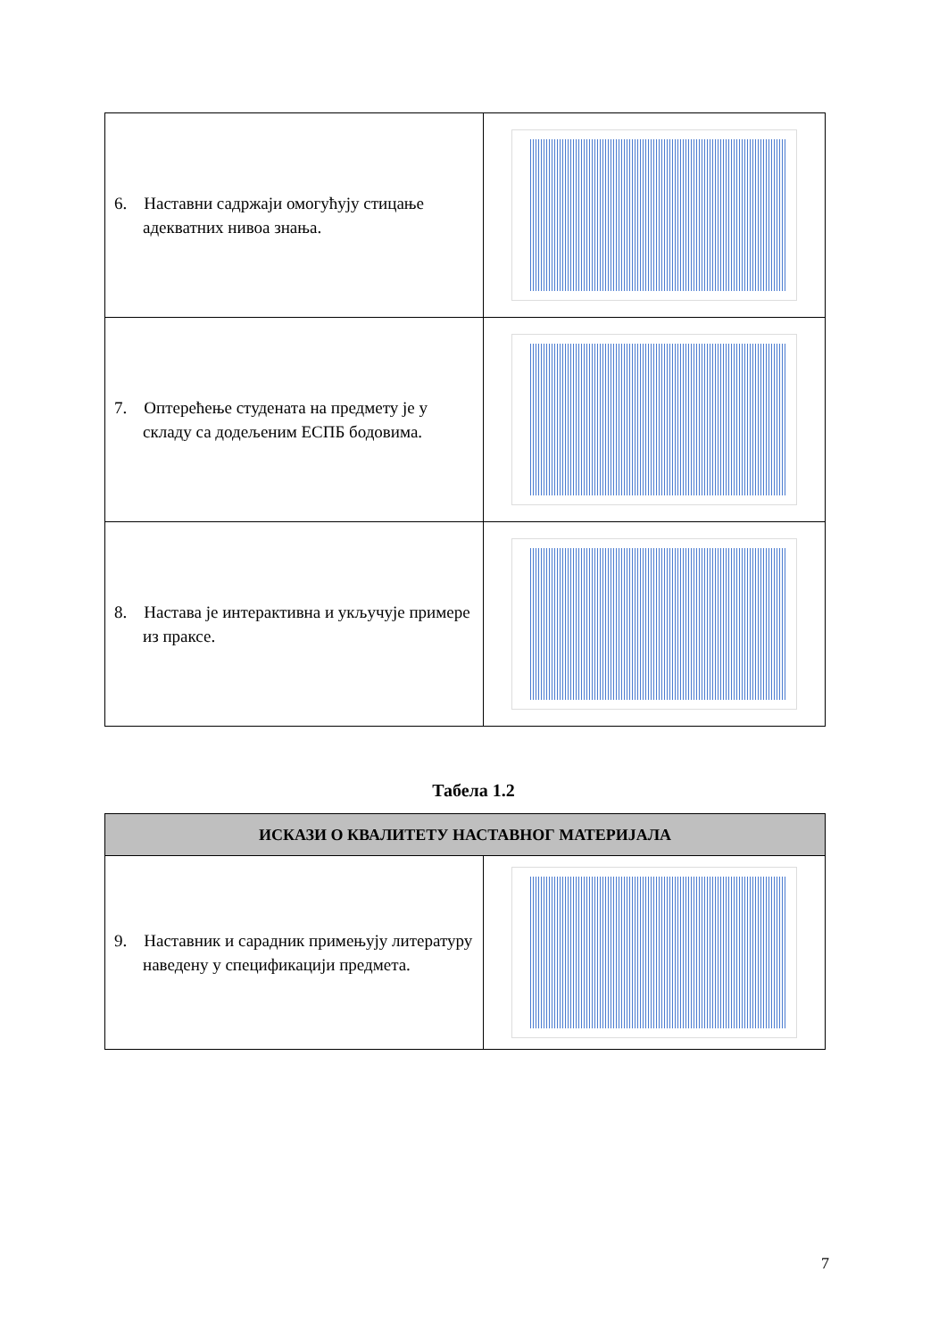| 6. Наставни садржаји омогућују стицање адекватних нивоа знања. | |
| 7. Оптерећење студената на предмету је у складу са додељеним ЕСПБ бодовима. | |
| 8. Настава је интерактивна и укључује примере из праксе. | |
Табела 1.2
| ИСКАЗИ О КВАЛИТЕТУ НАСТАВНОГ МАТЕРИЈАЛА | |
| --- | --- |
| 9. Наставник и сарадник примењују литературу наведену у спецификацији предмета. | |
7